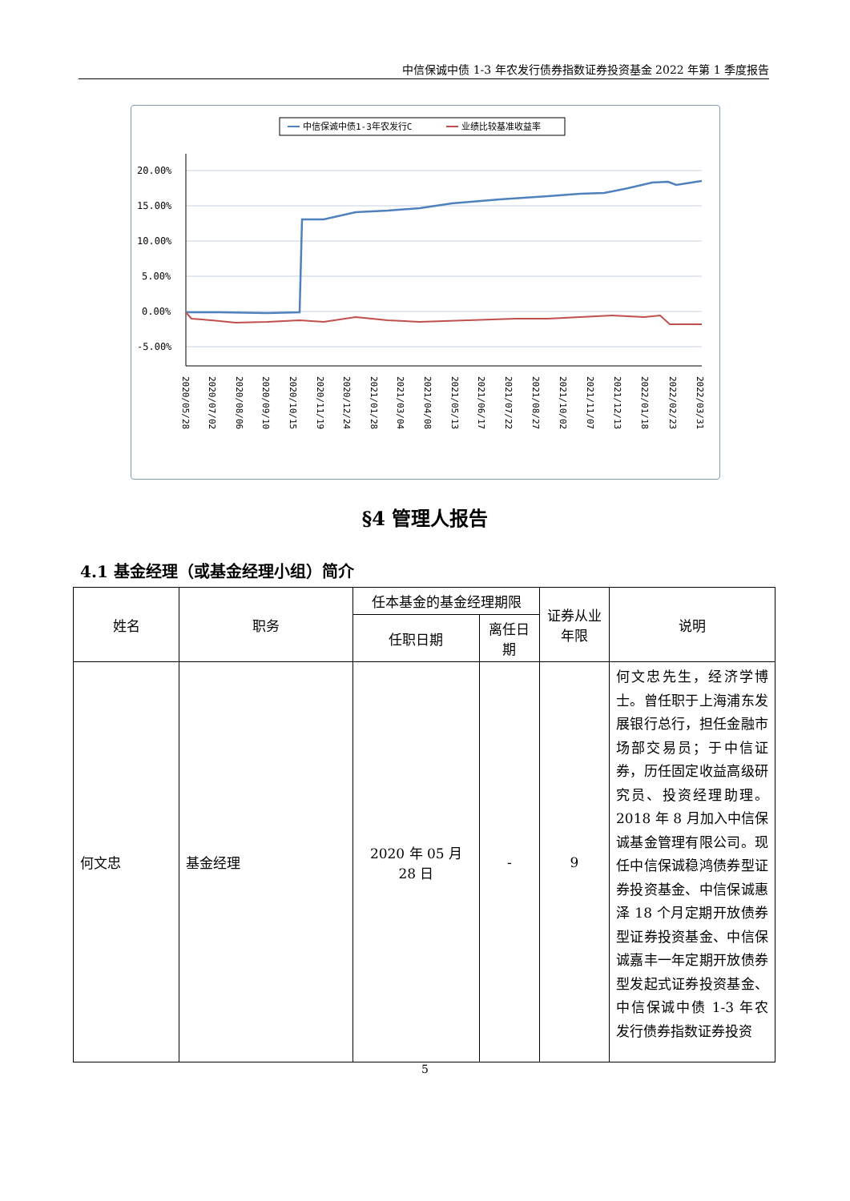中信保诚中债 1-3 年农发行债券指数证券投资基金 2022 年第 1 季度报告
中信保诚中债1-3年农发行C
业绩比较基准收益率
20.00%
15.00%
10.00%
5.00%
0.00%
-5.00%
2020/05/28
2020/07/02
2020/08/06
2020/09/10
2020/10/15
2020/11/19
2020/12/24
2021/01/28
2021/03/04
2021/04/08
2021/05/13
2021/06/17
2021/07/22
2021/08/27
2021/10/02
2021/11/07
2021/12/13
2022/01/18
2022/02/23
2022/03/31
§4 管理人报告
4.1 基金经理（或基金经理小组）简介
| 姓名 | 职务 | 任本基金的基金经理期限 | | 证券从业年限 | 说明 |
| --- | --- | --- | --- | --- | --- |
| | | 任职日期 | 离任日期 | | |
| 何文忠 | 基金经理 | 2020 年 05 月 28 日 | - | 9 | 何文忠先生，经济学博士。曾任职于上海浦东发展银行总行，担任金融市场部交易员；于中信证券，历任固定收益高级研究员、投资经理助理。2018 年 8 月加入中信保诚基金管理有限公司。现任中信保诚稳鸿债券型证券投资基金、中信保诚惠泽 18 个月定期开放债券型证券投资基金、中信保诚嘉丰一年定期开放债券型发起式证券投资基金、中信保诚中债 1-3 年农发行债券指数证券投资 |
5